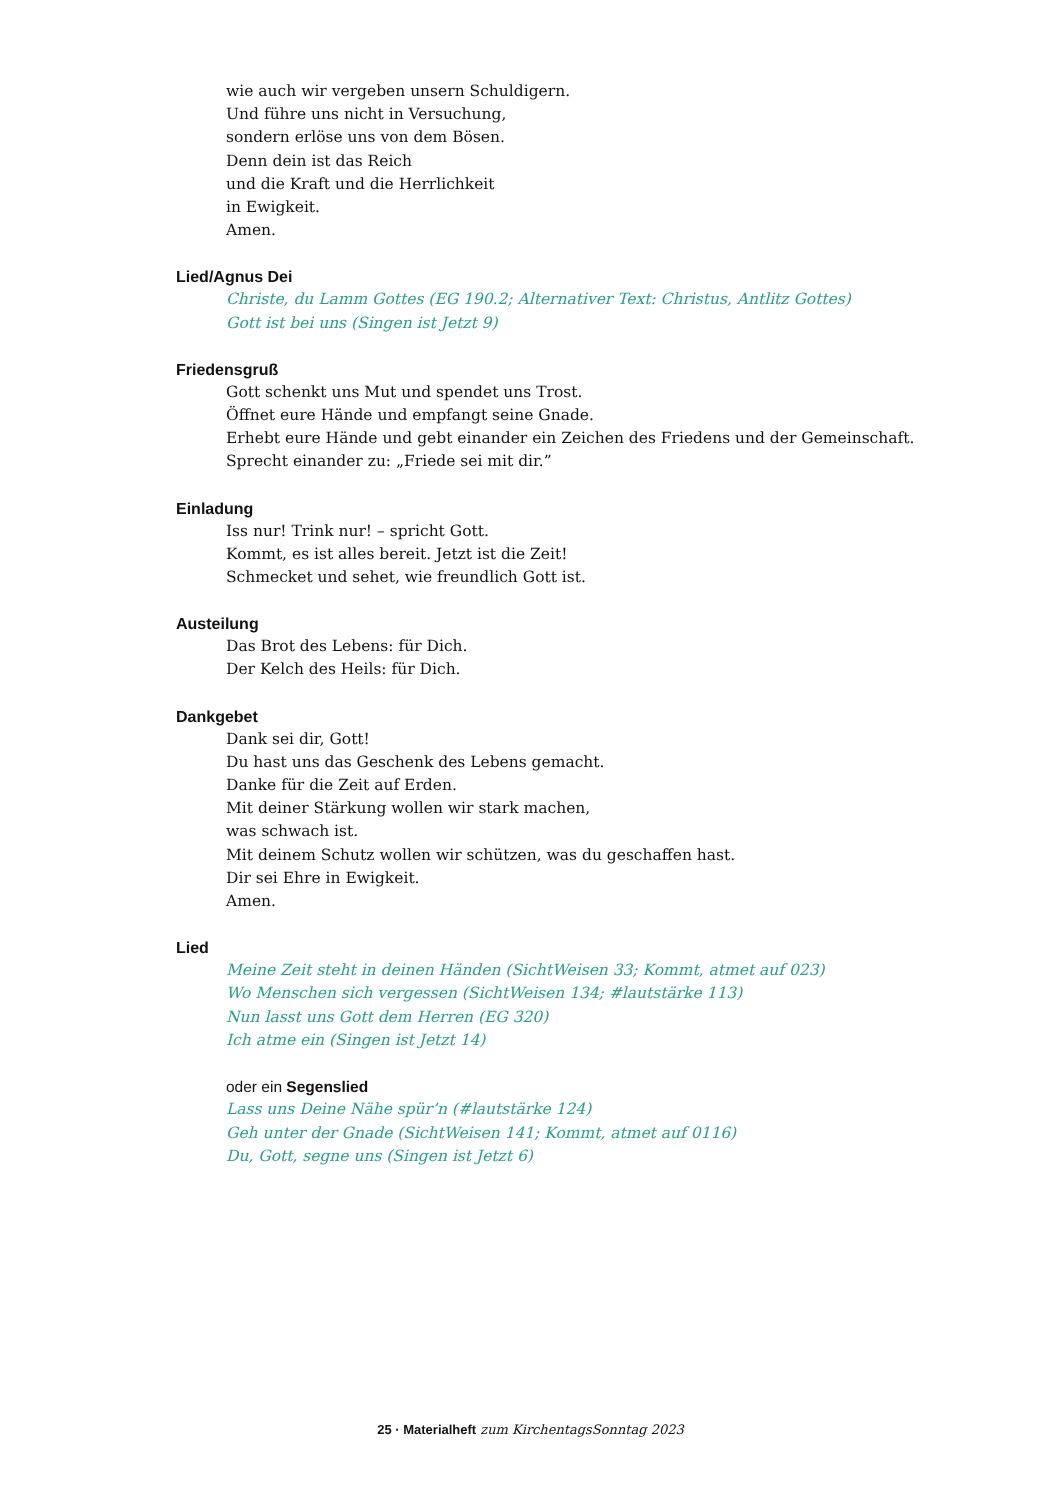wie auch wir vergeben unsern Schuldigern.
Und führe uns nicht in Versuchung,
sondern erlöse uns von dem Bösen.
Denn dein ist das Reich
und die Kraft und die Herrlichkeit
in Ewigkeit.
Amen.
Lied/Agnus Dei
Christe, du Lamm Gottes (EG 190.2; Alternativer Text: Christus, Antlitz Gottes)
Gott ist bei uns (Singen ist Jetzt 9)
Friedensgruß
Gott schenkt uns Mut und spendet uns Trost.
Öffnet eure Hände und empfangt seine Gnade.
Erhebt eure Hände und gebt einander ein Zeichen des Friedens und der Gemeinschaft.
Sprecht einander zu: „Friede sei mit dir.”
Einladung
Iss nur! Trink nur! – spricht Gott.
Kommt, es ist alles bereit. Jetzt ist die Zeit!
Schmecket und sehet, wie freundlich Gott ist.
Austeilung
Das Brot des Lebens: für Dich.
Der Kelch des Heils: für Dich.
Dankgebet
Dank sei dir, Gott!
Du hast uns das Geschenk des Lebens gemacht.
Danke für die Zeit auf Erden.
Mit deiner Stärkung wollen wir stark machen,
was schwach ist.
Mit deinem Schutz wollen wir schützen, was du geschaffen hast.
Dir sei Ehre in Ewigkeit.
Amen.
Lied
Meine Zeit steht in deinen Händen (SichtWeisen 33; Kommt, atmet auf 023)
Wo Menschen sich vergessen (SichtWeisen 134; #lautstärke 113)
Nun lasst uns Gott dem Herren (EG 320)
Ich atme ein (Singen ist Jetzt 14)
oder ein Segenslied
Lass uns Deine Nähe spür’n (#lautstärke 124)
Geh unter der Gnade (SichtWeisen 141; Kommt, atmet auf 0116)
Du, Gott, segne uns (Singen ist Jetzt 6)
25 · Materialheft zum KirchentagsSonntag 2023